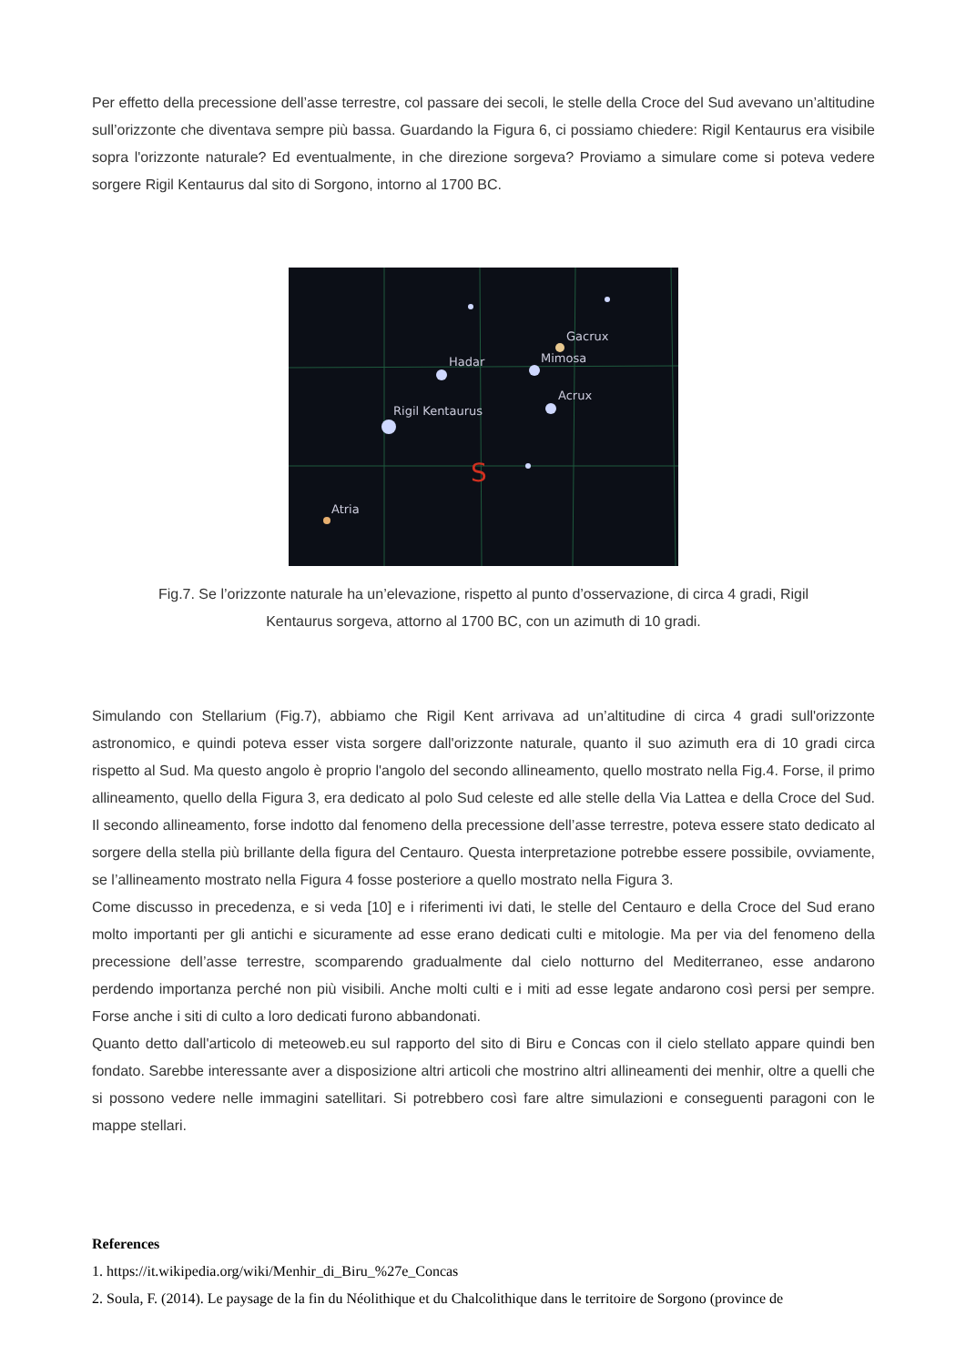Per effetto della precessione dell’asse terrestre, col passare dei secoli, le stelle della Croce del Sud avevano un’altitudine sull’orizzonte che diventava sempre più bassa. Guardando la Figura 6, ci possiamo chiedere: Rigil Kentaurus era visibile sopra l'orizzonte naturale? Ed eventualmente, in che direzione sorgeva? Proviamo a simulare come si poteva vedere sorgere Rigil Kentaurus dal sito di Sorgono, intorno al 1700 BC.
Gacrux
Hadar
Mimosa
Acrux
Rigil Kentaurus
Atria
S
Fig.7. Se l’orizzonte naturale ha un’elevazione, rispetto al punto d’osservazione, di circa 4 gradi, Rigil Kentaurus sorgeva, attorno al 1700 BC, con un azimuth di 10 gradi.
Simulando con Stellarium (Fig.7), abbiamo che Rigil Kent arrivava ad un’altitudine di circa 4 gradi sull'orizzonte astronomico, e quindi poteva esser vista sorgere dall'orizzonte naturale, quanto il suo azimuth era di 10 gradi circa rispetto al Sud. Ma questo angolo è proprio l'angolo del secondo allineamento, quello mostrato nella Fig.4. Forse, il primo allineamento, quello della Figura 3, era dedicato al polo Sud celeste ed alle stelle della Via Lattea e della Croce del Sud. Il secondo allineamento, forse indotto dal fenomeno della precessione dell’asse terrestre, poteva essere stato dedicato al sorgere della stella più brillante della figura del Centauro. Questa interpretazione potrebbe essere possibile, ovviamente, se l’allineamento mostrato nella Figura 4 fosse posteriore a quello mostrato nella Figura 3.
Come discusso in precedenza, e si veda [10] e i riferimenti ivi dati, le stelle del Centauro e della Croce del Sud erano molto importanti per gli antichi e sicuramente ad esse erano dedicati culti e mitologie. Ma per via del fenomeno della precessione dell’asse terrestre, scomparendo gradualmente dal cielo notturno del Mediterraneo, esse andarono perdendo importanza perché non più visibili. Anche molti culti e i miti ad esse legate andarono così persi per sempre. Forse anche i siti di culto a loro dedicati furono abbandonati.
Quanto detto dall'articolo di meteoweb.eu sul rapporto del sito di Biru e Concas con il cielo stellato appare quindi ben fondato. Sarebbe interessante aver a disposizione altri articoli che mostrino altri allineamenti dei menhir, oltre a quelli che si possono vedere nelle immagini satellitari. Si potrebbero così fare altre simulazioni e conseguenti paragoni con le mappe stellari.
References
1. https://it.wikipedia.org/wiki/Menhir_di_Biru_%27e_Concas
2. Soula, F. (2014). Le paysage de la fin du Néolithique et du Chalcolithique dans le territoire de Sorgono (province de